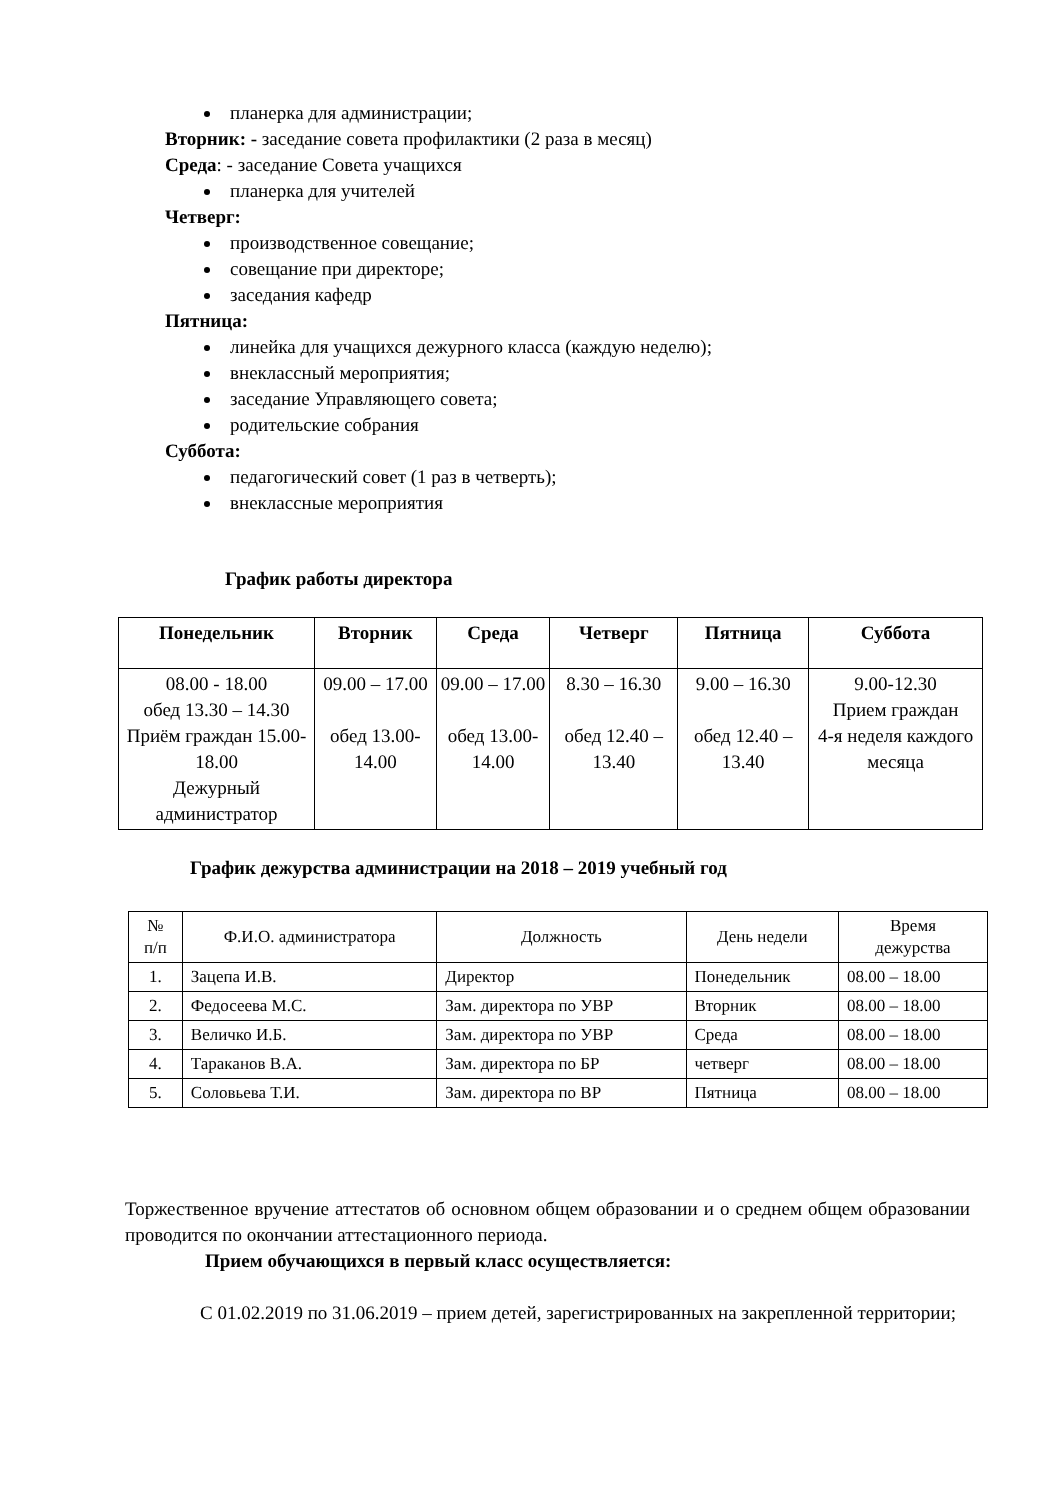планерка для администрации;
Вторник: - заседание совета профилактики (2 раза в месяц)
Среда: - заседание Совета учащихся
планерка для учителей
Четверг:
производственное совещание;
совещание при директоре;
заседания кафедр
Пятница:
линейка для учащихся дежурного класса (каждую неделю);
внеклассный мероприятия;
заседание Управляющего совета;
родительские собрания
Суббота:
педагогический совет (1 раз в четверть);
внеклассные мероприятия
График работы директора
| Понедельник | Вторник | Среда | Четверг | Пятница | Суббота |
| --- | --- | --- | --- | --- | --- |
| 08.00 - 18.00 обед 13.30 – 14.30 Приём граждан 15.00-18.00 Дежурный администратор | 09.00 – 17.00 обед 13.00-14.00 | 09.00 – 17.00 обед 13.00-14.00 | 8.30 – 16.30 обед 12.40 – 13.40 | 9.00 – 16.30 обед 12.40 – 13.40 | 9.00-12.30 Прием граждан 4-я неделя каждого месяца |
График дежурства администрации на 2018 – 2019 учебный год
| № п/п | Ф.И.О. администратора | Должность | День недели | Время дежурства |
| 1. | Зацепа И.В. | Директор | Понедельник | 08.00 – 18.00 |
| 2. | Федосеева М.С. | Зам. директора по УВР | Вторник | 08.00 – 18.00 |
| 3. | Величко И.Б. | Зам. директора по УВР | Среда | 08.00 – 18.00 |
| 4. | Тараканов В.А. | Зам. директора по БР | четверг | 08.00 – 18.00 |
| 5. | Соловьева Т.И. | Зам. директора по ВР | Пятница | 08.00 – 18.00 |
Торжественное вручение аттестатов об основном общем образовании и о среднем общем образовании проводится по окончании аттестационного периода.
Прием обучающихся в первый класс осуществляется:
С 01.02.2019 по 31.06.2019 – прием детей, зарегистрированных на закрепленной территории;